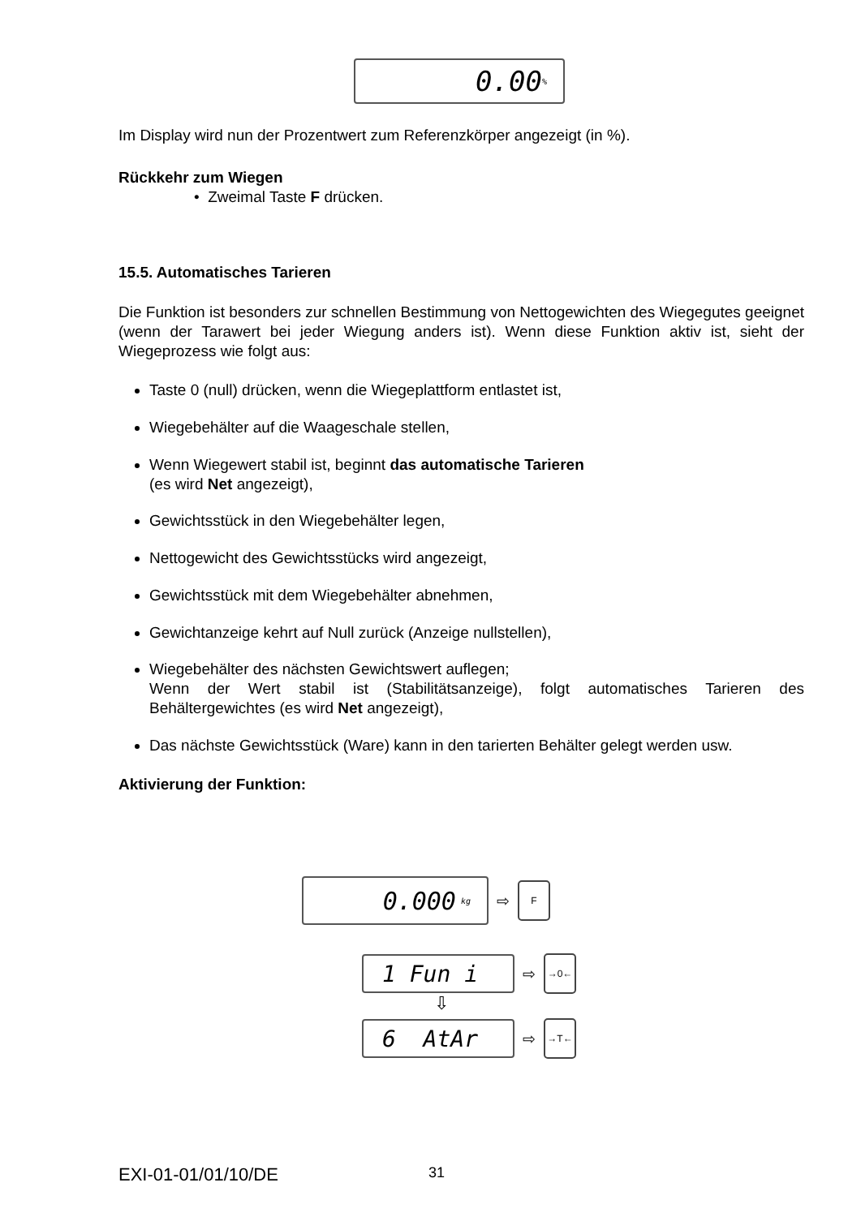0.00<sup>%</sup>
Im Display wird nun der Prozentwert zum Referenzkörper angezeigt (in %).
Rückkehr zum Wiegen
• Zweimal Taste F drücken.
15.5. Automatisches Tarieren
Die Funktion ist besonders zur schnellen Bestimmung von Nettogewichten des Wiegegutes geeignet (wenn der Tarawert bei jeder Wiegung anders ist). Wenn diese Funktion aktiv ist, sieht der Wiegeprozess wie folgt aus:
Taste 0 (null) drücken, wenn die Wiegeplattform entlastet ist,
Wiegebehälter auf die Waageschale stellen,
Wenn Wiegewert stabil ist, beginnt das automatische Tarieren
(es wird Net angezeigt),
Gewichtsstück in den Wiegebehälter legen,
Nettogewicht des Gewichtsstücks wird angezeigt,
Gewichtsstück mit dem Wiegebehälter abnehmen,
Gewichtanzeige kehrt auf Null zurück (Anzeige nullstellen),
Wiegebehälter des nächsten Gewichtswert auflegen;
Wenn der Wert stabil ist (Stabilitätsanzeige), folgt automatisches Tarieren des Behältergewichtes (es wird Net angezeigt),
Das nächste Gewichtsstück (Ware) kann in den tarierten Behälter gelegt werden usw.
Aktivierung der Funktion:
0.000 kg
⇨ F
1 Fun i
⇨ →0←
⇩
6 AtAr
⇨ →T←
EXI-01-01/01/10/DE 31